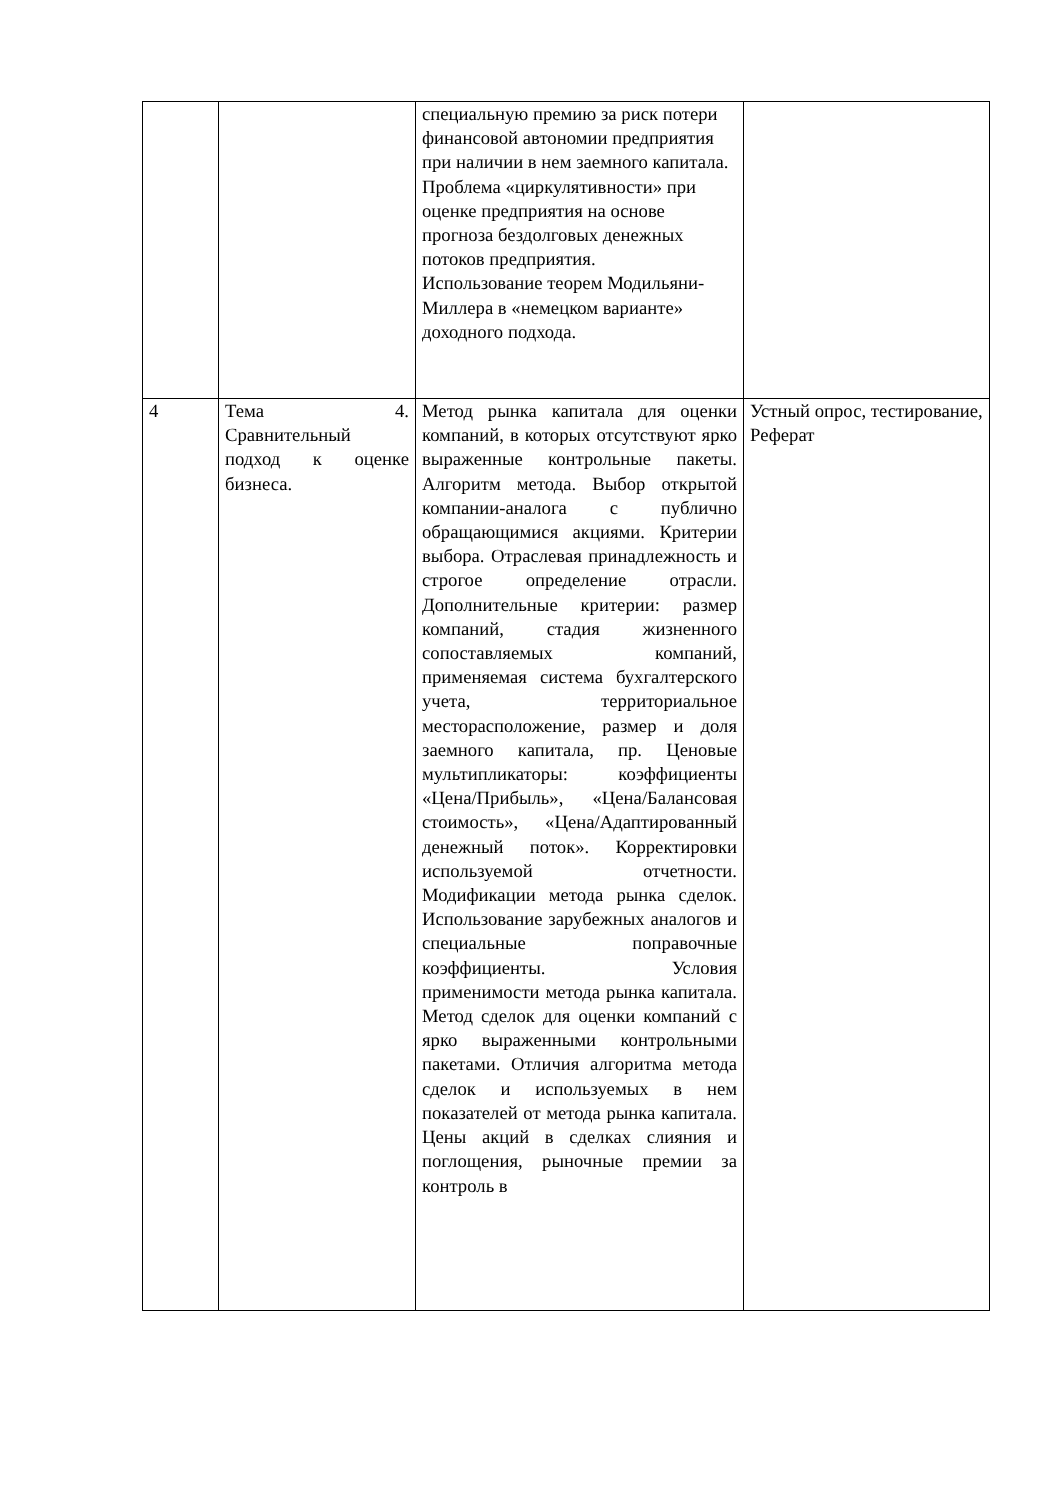| | | специальную премию за риск потери финансовой автономии предприятия при наличии в нем заемного капитала. Проблема «циркулятивности» при оценке предприятия на основе прогноза бездолговых денежных потоков предприятия. Использование теорем Модильяни-Миллера в «немецком варианте» доходного подхода. | |
| 4 | Тема 4. Сравнительный подход к оценке бизнеса. | Метод рынка капитала для оценки компаний, в которых отсутствуют ярко выраженные контрольные пакеты. Алгоритм метода. Выбор открытой компании-аналога с публично обращающимися акциями. Критерии выбора. Отраслевая принадлежность и строгое определение отрасли. Дополнительные критерии: размер компаний, стадия жизненного сопоставляемых компаний, применяемая система бухгалтерского учета, территориальное месторасположение, размер и доля заемного капитала, пр. Ценовые мультипликаторы: коэффициенты «Цена/Прибыль», «Цена/Балансовая стоимость», «Цена/Адаптированный денежный поток». Корректировки используемой отчетности. Модификации метода рынка сделок. Использование зарубежных аналогов и специальные поправочные коэффициенты. Условия применимости метода рынка капитала. Метод сделок для оценки компаний с ярко выраженными контрольными пакетами. Отличия алгоритма метода сделок и используемых в нем показателей от метода рынка капитала. Цены акций в сделках слияния и поглощения, рыночные премии за контроль в | Устный опрос, тестирование, Реферат |